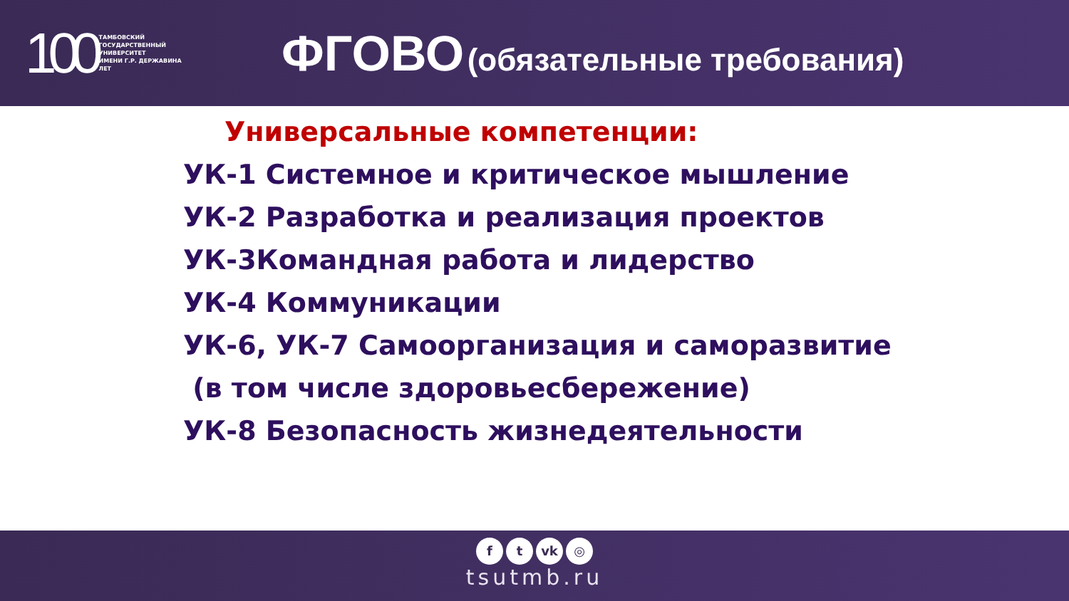100 ТАМБОВСКИЙ
ГОСУДАРСТВЕННЫЙ
УНИВЕРСИТЕТ
ИМЕНИ Г.Р. ДЕРЖАВИНА
ЛЕТ
ФГОВО (обязательные требования)
Универсальные компетенции:
УК-1 Системное и критическое мышление
УК-2 Разработка и реализация проектов
УК-3Командная работа и лидерство
УК-4 Коммуникации
УК-6, УК-7 Самоорганизация и саморазвитие
(в том числе здоровьесбережение)
УК-8 Безопасность жизнедеятельности
ft vk ◎
tsutmb.ru